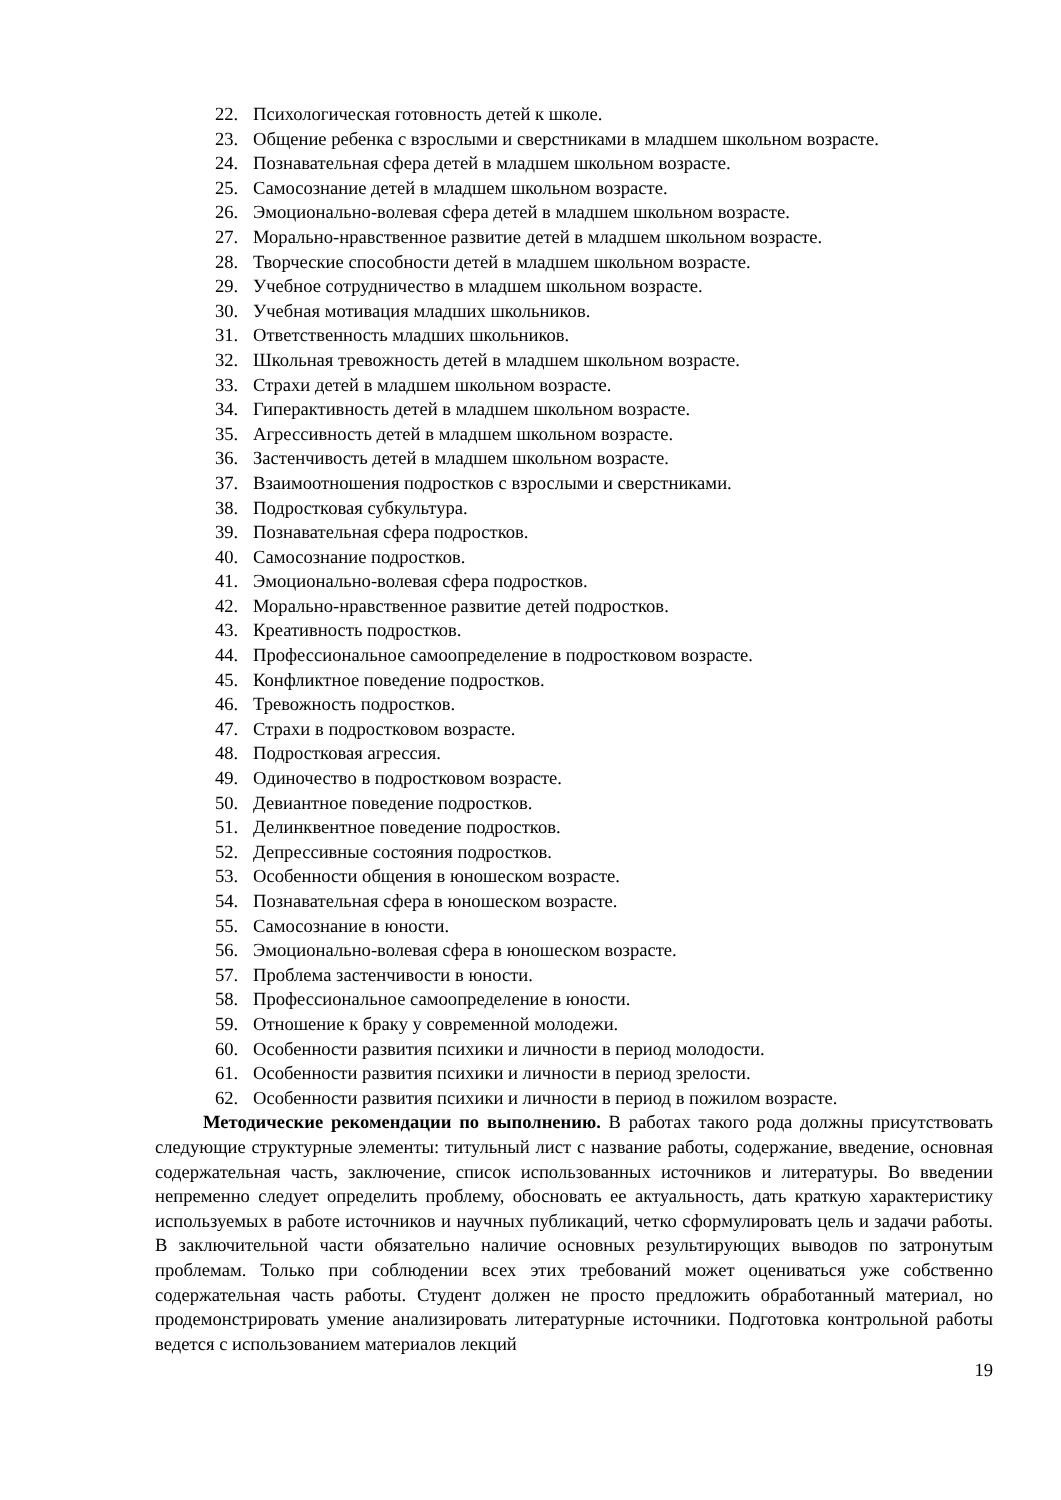22. Психологическая готовность детей к школе.
23. Общение ребенка с взрослыми и сверстниками в младшем школьном возрасте.
24. Познавательная сфера детей в младшем школьном возрасте.
25. Самосознание детей в младшем школьном возрасте.
26. Эмоционально-волевая сфера детей в младшем школьном возрасте.
27. Морально-нравственное развитие детей в младшем школьном возрасте.
28. Творческие способности детей в младшем школьном возрасте.
29. Учебное сотрудничество в младшем школьном возрасте.
30. Учебная мотивация младших школьников.
31. Ответственность младших школьников.
32. Школьная тревожность детей в младшем школьном возрасте.
33. Страхи детей в младшем школьном возрасте.
34. Гиперактивность детей в младшем школьном возрасте.
35. Агрессивность детей в младшем школьном возрасте.
36. Застенчивость детей в младшем школьном возрасте.
37. Взаимоотношения подростков с взрослыми и сверстниками.
38. Подростковая субкультура.
39. Познавательная сфера подростков.
40. Самосознание подростков.
41. Эмоционально-волевая сфера подростков.
42. Морально-нравственное развитие детей подростков.
43. Креативность подростков.
44. Профессиональное самоопределение в подростковом возрасте.
45. Конфликтное поведение подростков.
46. Тревожность подростков.
47. Страхи в подростковом возрасте.
48. Подростковая агрессия.
49. Одиночество в подростковом возрасте.
50. Девиантное поведение подростков.
51. Делинквентное поведение подростков.
52. Депрессивные состояния подростков.
53. Особенности общения в юношеском возрасте.
54. Познавательная сфера в юношеском возрасте.
55. Самосознание в юности.
56. Эмоционально-волевая сфера в юношеском возрасте.
57. Проблема застенчивости в юности.
58. Профессиональное самоопределение в юности.
59. Отношение к браку у современной молодежи.
60. Особенности развития психики и личности в период молодости.
61. Особенности развития психики и личности в период зрелости.
62. Особенности развития психики и личности в период в пожилом возрасте.
Методические рекомендации по выполнению. В работах такого рода должны присутствовать следующие структурные элементы: титульный лист с название работы, содержание, введение, основная содержательная часть, заключение, список использованных источников и литературы. Во введении непременно следует определить проблему, обосновать ее актуальность, дать краткую характеристику используемых в работе источников и научных публикаций, четко сформулировать цель и задачи работы. В заключительной части обязательно наличие основных результирующих выводов по затронутым проблемам. Только при соблюдении всех этих требований может оцениваться уже собственно содержательная часть работы. Студент должен не просто предложить обработанный материал, но продемонстрировать умение анализировать литературные источники. Подготовка контрольной работы ведется с использованием материалов лекций
19